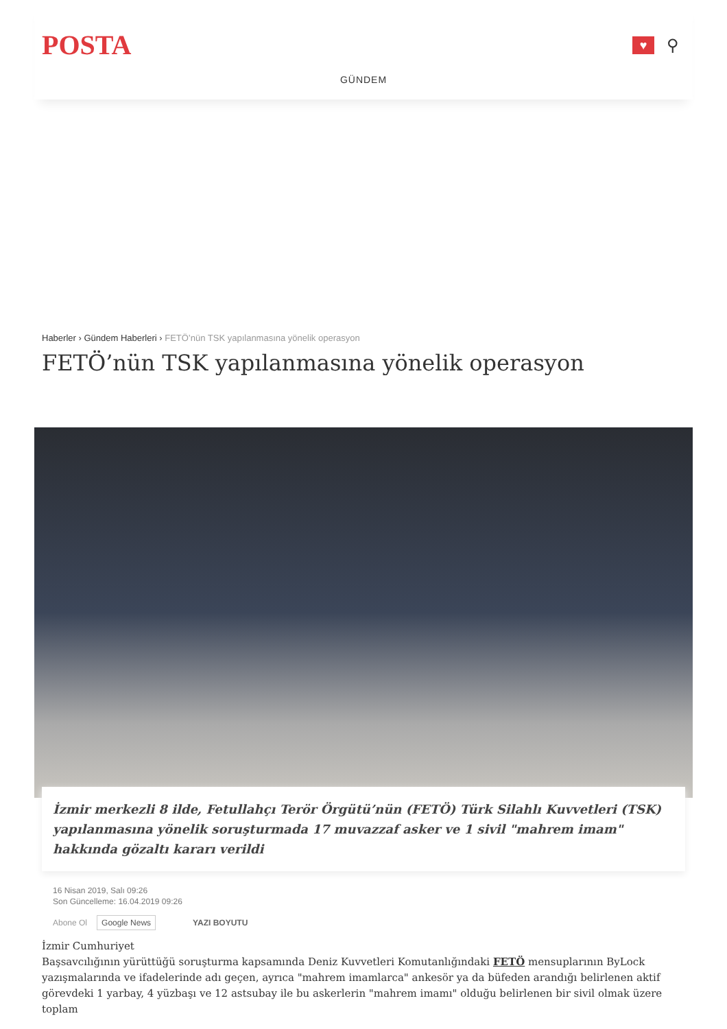POSTA
♥
⚲
GÜNDEM
Haberler › Gündem Haberleri › FETÖ’nün TSK yapılanmasına yönelik operasyon
FETÖ’nün TSK yapılanmasına yönelik operasyon
İzmir merkezli 8 ilde, Fetullahçı Terör Örgütü’nün (FETÖ) Türk Silahlı Kuvvetleri (TSK) yapılanmasına yönelik soruşturmada 17 muvazzaf asker ve 1 sivil "mahrem imam" hakkında gözaltı kararı verildi
16 Nisan 2019, Salı 09:26
Son Güncelleme: 16.04.2019 09:26
Abone Ol Google News YAZI BOYUTU
İzmir Cumhuriyet
Başsavcılığının yürüttüğü soruşturma kapsamında Deniz Kuvvetleri Komutanlığındaki FETÖ mensuplarının ByLock yazışmalarında ve ifadelerinde adı geçen, ayrıca "mahrem imamlarca" ankesör ya da büfeden arandığı belirlenen aktif görevdeki 1 yarbay, 4 yüzbaşı ve 12 astsubay ile bu askerlerin "mahrem imamı" olduğu belirlenen bir sivil olmak üzere toplam